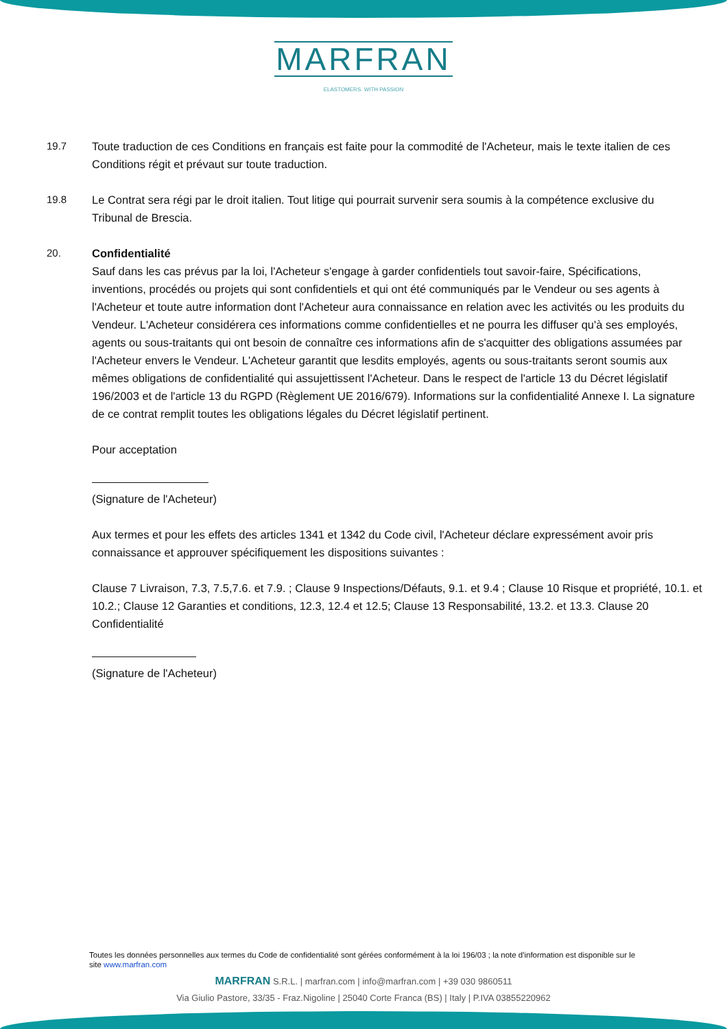MARFRAN
ELASTOMERS. WITH PASSION
19.7 Toute traduction de ces Conditions en français est faite pour la commodité de l'Acheteur, mais le texte italien de ces Conditions régit et prévaut sur toute traduction.
19.8 Le Contrat sera régi par le droit italien. Tout litige qui pourrait survenir sera soumis à la compétence exclusive du Tribunal de Brescia.
20. Confidentialité
Sauf dans les cas prévus par la loi, l'Acheteur s'engage à garder confidentiels tout savoir-faire, Spécifications, inventions, procédés ou projets qui sont confidentiels et qui ont été communiqués par le Vendeur ou ses agents à l'Acheteur et toute autre information dont l'Acheteur aura connaissance en relation avec les activités ou les produits du Vendeur. L'Acheteur considérera ces informations comme confidentielles et ne pourra les diffuser qu'à ses employés, agents ou sous-traitants qui ont besoin de connaître ces informations afin de s'acquitter des obligations assumées par l'Acheteur envers le Vendeur. L'Acheteur garantit que lesdits employés, agents ou sous-traitants seront soumis aux mêmes obligations de confidentialité qui assujettissent l'Acheteur. Dans le respect de l'article 13 du Décret législatif 196/2003 et de l'article 13 du RGPD (Règlement UE 2016/679). Informations sur la confidentialité Annexe I. La signature de ce contrat remplit toutes les obligations légales du Décret législatif pertinent.
Pour acceptation
(Signature de l'Acheteur)
Aux termes et pour les effets des articles 1341 et 1342 du Code civil, l'Acheteur déclare expressément avoir pris connaissance et approuver spécifiquement les dispositions suivantes :
Clause 7 Livraison, 7.3, 7.5,7.6. et 7.9. ; Clause 9 Inspections/Défauts, 9.1. et 9.4 ; Clause 10 Risque et propriété, 10.1. et 10.2.; Clause 12 Garanties et conditions, 12.3, 12.4 et 12.5; Clause 13 Responsabilité, 13.2. et 13.3. Clause 20 Confidentialité
(Signature de l'Acheteur)
Toutes les données personnelles aux termes du Code de confidentialité sont gérées conformément à la loi 196/03 ; la note d'information est disponible sur le site www.marfran.com
MARFRAN S.R.L. | marfran.com | info@marfran.com | +39 030 9860511
Via Giulio Pastore, 33/35 - Fraz.Nigoline | 25040 Corte Franca (BS) | Italy | P.IVA 03855220962